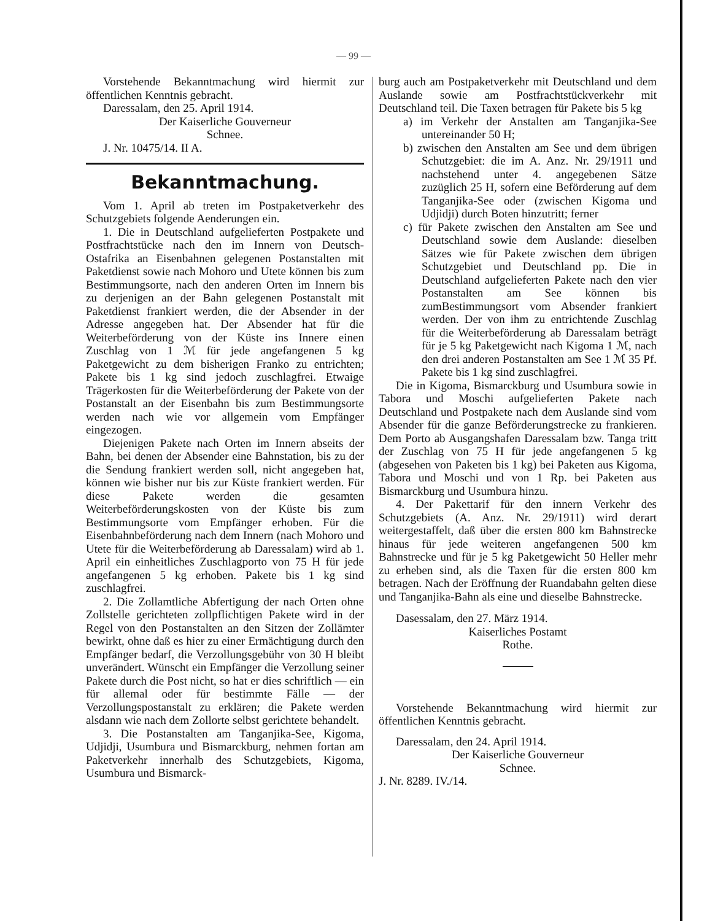— 99 —
Vorstehende Bekanntmachung wird hiermit zur öffentlichen Kenntnis gebracht.
Daressalam, den 25. April 1914.
Der Kaiserliche Gouverneur
Schnee.
J. Nr. 10475/14. II A.
Bekanntmachung.
Vom 1. April ab treten im Postpaketverkehr des Schutzgebiets folgende Aenderungen ein.
1. Die in Deutschland aufgelieferten Postpakete und Postfrachtstücke nach den im Innern von Deutsch-Ostafrika an Eisenbahnen gelegenen Postanstalten mit Paketdienst sowie nach Mohoro und Utete können bis zum Bestimmungsorte, nach den anderen Orten im Innern bis zu derjenigen an der Bahn gelegenen Postanstalt mit Paketdienst frankiert werden, die der Absender in der Adresse angegeben hat. Der Absender hat für die Weiterbeförderung von der Küste ins Innere einen Zuschlag von 1 ℳ für jede angefangenen 5 kg Paketgewicht zu dem bisherigen Franko zu entrichten; Pakete bis 1 kg sind jedoch zuschlagfrei. Etwaige Trägerkosten für die Weiterbeförderung der Pakete von der Postanstalt an der Eisenbahn bis zum Bestimmungsorte werden nach wie vor allgemein vom Empfänger eingezogen.
Diejenigen Pakete nach Orten im Innern abseits der Bahn, bei denen der Absender eine Bahnstation, bis zu der die Sendung frankiert werden soll, nicht angegeben hat, können wie bisher nur bis zur Küste frankiert werden. Für diese Pakete werden die gesamten Weiterbeförderungskosten von der Küste bis zum Bestimmungsorte vom Empfänger erhoben. Für die Eisenbahnbeförderung nach dem Innern (nach Mohoro und Utete für die Weiterbeförderung ab Daressalam) wird ab 1. April ein einheitliches Zuschlagporto von 75 H für jede angefangenen 5 kg erhoben. Pakete bis 1 kg sind zuschlagfrei.
2. Die Zollamtliche Abfertigung der nach Orten ohne Zollstelle gerichteten zollpflichtigen Pakete wird in der Regel von den Postanstalten an den Sitzen der Zollämter bewirkt, ohne daß es hier zu einer Ermächtigung durch den Empfänger bedarf, die Verzollungsgebühr von 30 H bleibt unverändert. Wünscht ein Empfänger die Verzollung seiner Pakete durch die Post nicht, so hat er dies schriftlich — ein für allemal oder für bestimmte Fälle — der Verzollungspostanstalt zu erklären; die Pakete werden alsdann wie nach dem Zollorte selbst gerichtete behandelt.
3. Die Postanstalten am Tanganjika-See, Kigoma, Udjidji, Usumbura und Bismarckburg, nehmen fortan am Paketverkehr innerhalb des Schutzgebiets, Kigoma, Usumbura und Bismarck-
burg auch am Postpaketverkehr mit Deutschland und dem Auslande sowie am Postfrachtstückverkehr mit Deutschland teil. Die Taxen betragen für Pakete bis 5 kg
a) im Verkehr der Anstalten am Tanganjika-See untereinander 50 H;
b) zwischen den Anstalten am See und dem übrigen Schutzgebiet: die im A. Anz. Nr. 29/1911 und nachstehend unter 4. angegebenen Sätze zuzüglich 25 H, sofern eine Beförderung auf dem Tanganjika-See oder (zwischen Kigoma und Udjidji) durch Boten hinzutritt; ferner
c) für Pakete zwischen den Anstalten am See und Deutschland sowie dem Auslande: dieselben Sätzes wie für Pakete zwischen dem übrigen Schutzgebiet und Deutschland pp. Die in Deutschland aufgelieferten Pakete nach den vier Postanstalten am See können bis zumBestimmungsort vom Absender frankiert werden. Der von ihm zu entrichtende Zuschlag für die Weiterbeförderung ab Daressalam beträgt für je 5 kg Paketgewicht nach Kigoma 1 ℳ, nach den drei anderen Postanstalten am See 1 ℳ 35 Pf. Pakete bis 1 kg sind zuschlagfrei.
Die in Kigoma, Bismarckburg und Usumbura sowie in Tabora und Moschi aufgelieferten Pakete nach Deutschland und Postpakete nach dem Auslande sind vom Absender für die ganze Beförderungstrecke zu frankieren. Dem Porto ab Ausgangshafen Daressalam bzw. Tanga tritt der Zuschlag von 75 H für jede angefangenen 5 kg (abgesehen von Paketen bis 1 kg) bei Paketen aus Kigoma, Tabora und Moschi und von 1 Rp. bei Paketen aus Bismarckburg und Usumbura hinzu.
4. Der Pakettarif für den innern Verkehr des Schutzgebiets (A. Anz. Nr. 29/1911) wird derart weitergestaffelt, daß über die ersten 800 km Bahnstrecke hinaus für jede weiteren angefangenen 500 km Bahnstrecke und für je 5 kg Paketgewicht 50 Heller mehr zu erheben sind, als die Taxen für die ersten 800 km betragen. Nach der Eröffnung der Ruandabahn gelten diese und Tanganjika-Bahn als eine und dieselbe Bahnstrecke.
Dasessalam, den 27. März 1914.
Kaiserliches Postamt
Rothe.
Vorstehende Bekanntmachung wird hiermit zur öffentlichen Kenntnis gebracht.
Daressalam, den 24. April 1914.
Der Kaiserliche Gouverneur
Schnee.
J. Nr. 8289. IV./14.